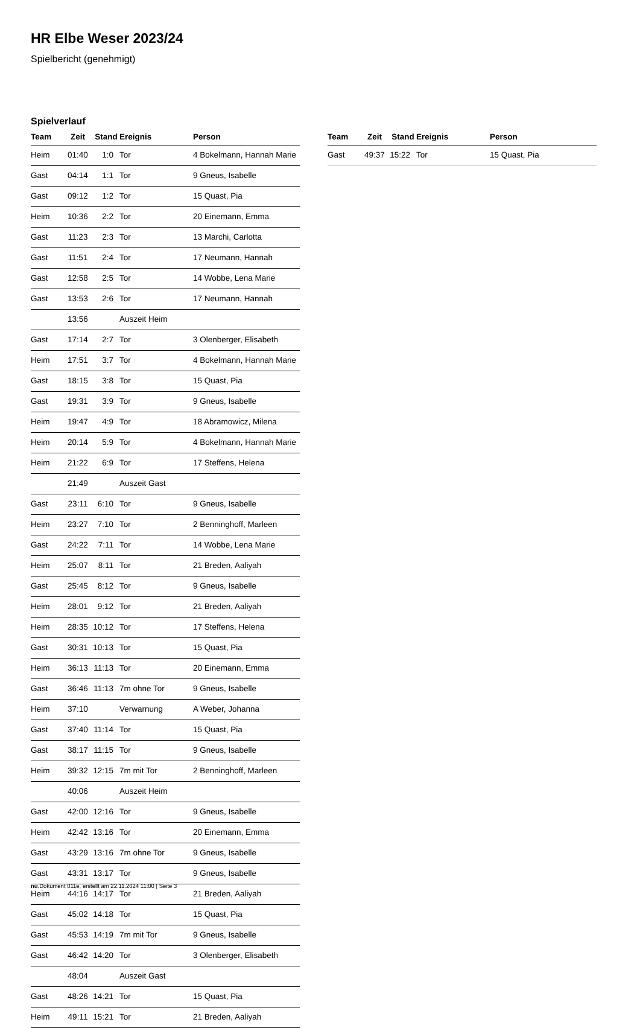HR Elbe Weser 2023/24
Spielbericht (genehmigt)
Spielverlauf
| Team | Zeit | Stand | Ereignis | Person |
| --- | --- | --- | --- | --- |
| Heim | 01:40 | 1:0 | Tor | 4 Bokelmann, Hannah Marie |
| Gast | 04:14 | 1:1 | Tor | 9 Gneus, Isabelle |
| Gast | 09:12 | 1:2 | Tor | 15 Quast, Pia |
| Heim | 10:36 | 2:2 | Tor | 20 Einemann, Emma |
| Gast | 11:23 | 2:3 | Tor | 13 Marchi, Carlotta |
| Gast | 11:51 | 2:4 | Tor | 17 Neumann, Hannah |
| Gast | 12:58 | 2:5 | Tor | 14 Wobbe, Lena Marie |
| Gast | 13:53 | 2:6 | Tor | 17 Neumann, Hannah |
| | 13:56 | | Auszeit Heim | |
| Gast | 17:14 | 2:7 | Tor | 3 Olenberger, Elisabeth |
| Heim | 17:51 | 3:7 | Tor | 4 Bokelmann, Hannah Marie |
| Gast | 18:15 | 3:8 | Tor | 15 Quast, Pia |
| Gast | 19:31 | 3:9 | Tor | 9 Gneus, Isabelle |
| Heim | 19:47 | 4:9 | Tor | 18 Abramowicz, Milena |
| Heim | 20:14 | 5:9 | Tor | 4 Bokelmann, Hannah Marie |
| Heim | 21:22 | 6:9 | Tor | 17 Steffens, Helena |
| | 21:49 | | Auszeit Gast | |
| Gast | 23:11 | 6:10 | Tor | 9 Gneus, Isabelle |
| Heim | 23:27 | 7:10 | Tor | 2 Benninghoff, Marleen |
| Gast | 24:22 | 7:11 | Tor | 14 Wobbe, Lena Marie |
| Heim | 25:07 | 8:11 | Tor | 21 Breden, Aaliyah |
| Gast | 25:45 | 8:12 | Tor | 9 Gneus, Isabelle |
| Heim | 28:01 | 9:12 | Tor | 21 Breden, Aaliyah |
| Heim | 28:35 | 10:12 | Tor | 17 Steffens, Helena |
| Gast | 30:31 | 10:13 | Tor | 15 Quast, Pia |
| Heim | 36:13 | 11:13 | Tor | 20 Einemann, Emma |
| Gast | 36:46 | 11:13 | 7m ohne Tor | 9 Gneus, Isabelle |
| Heim | 37:10 | | Verwarnung | A Weber, Johanna |
| Gast | 37:40 | 11:14 | Tor | 15 Quast, Pia |
| Gast | 38:17 | 11:15 | Tor | 9 Gneus, Isabelle |
| Heim | 39:32 | 12:15 | 7m mit Tor | 2 Benninghoff, Marleen |
| | 40:06 | | Auszeit Heim | |
| Gast | 42:00 | 12:16 | Tor | 9 Gneus, Isabelle |
| Heim | 42:42 | 13:16 | Tor | 20 Einemann, Emma |
| Gast | 43:29 | 13:16 | 7m ohne Tor | 9 Gneus, Isabelle |
| Gast | 43:31 | 13:17 | Tor | 9 Gneus, Isabelle |
| Heim | 44:16 | 14:17 | Tor | 21 Breden, Aaliyah |
| Gast | 45:02 | 14:18 | Tor | 15 Quast, Pia |
| Gast | 45:53 | 14:19 | 7m mit Tor | 9 Gneus, Isabelle |
| Gast | 46:42 | 14:20 | Tor | 3 Olenberger, Elisabeth |
| | 48:04 | | Auszeit Gast | |
| Gast | 48:26 | 14:21 | Tor | 15 Quast, Pia |
| Heim | 49:11 | 15:21 | Tor | 21 Breden, Aaliyah |
| Team | Zeit | Stand | Ereignis | Person |
| --- | --- | --- | --- | --- |
| Gast | 49:37 | 15:22 | Tor | 15 Quast, Pia |
nu.Dokument 011e, erstellt am 22.11.2024 11:00 | Seite 3